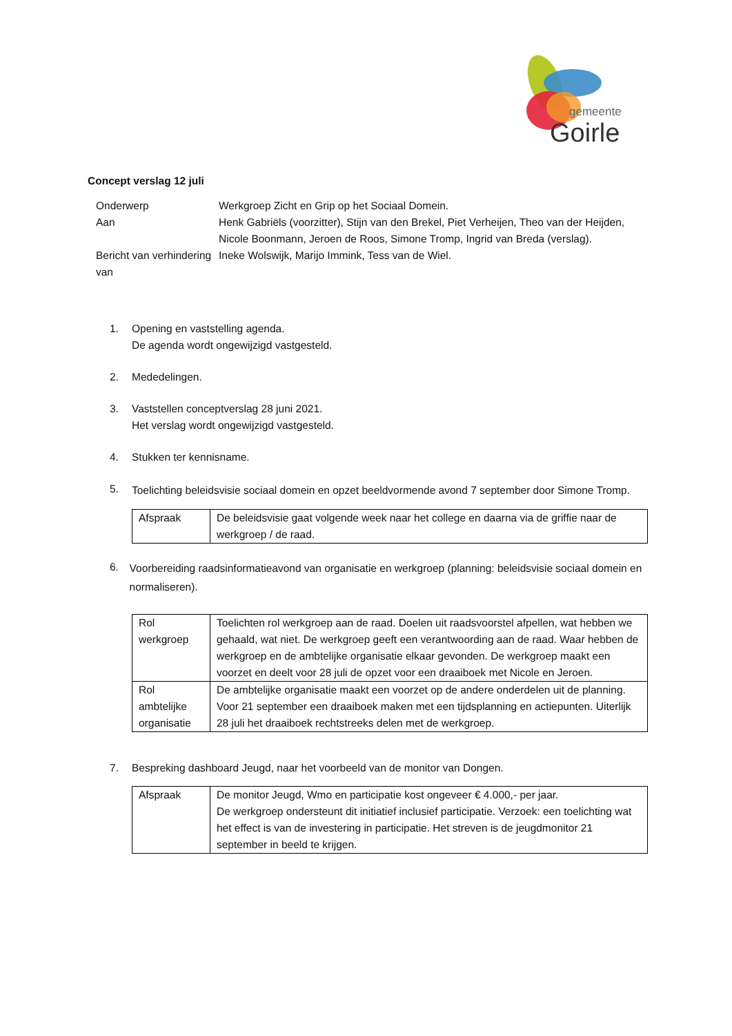gemeente
Goirle
Concept verslag 12 juli
| Onderwerp | Werkgroep Zicht en Grip op het Sociaal Domein. |
| Aan | Henk Gabriëls (voorzitter), Stijn van den Brekel, Piet Verheijen, Theo van der Heijden, Nicole Boonmann, Jeroen de Roos, Simone Tromp, Ingrid van Breda (verslag). |
| Bericht van verhindering van | Ineke Wolswijk, Marijo Immink, Tess van de Wiel. |
1. Opening en vaststelling agenda.
De agenda wordt ongewijzigd vastgesteld.
2. Mededelingen.
3. Vaststellen conceptverslag 28 juni 2021.
Het verslag wordt ongewijzigd vastgesteld.
4. Stukken ter kennisname.
5.
Toelichting beleidsvisie sociaal domein en opzet beeldvormende avond 7 september door Simone Tromp.
| Afspraak | De beleidsvisie gaat volgende week naar het college en daarna via de griffie naar de werkgroep / de raad. |
6.
Voorbereiding raadsinformatieavond van organisatie en werkgroep (planning: beleidsvisie sociaal domein en normaliseren).
| Rol werkgroep | Toelichten rol werkgroep aan de raad. Doelen uit raadsvoorstel afpellen, wat hebben we gehaald, wat niet. De werkgroep geeft een verantwoording aan de raad. Waar hebben de werkgroep en de ambtelijke organisatie elkaar gevonden. De werkgroep maakt een voorzet en deelt voor 28 juli de opzet voor een draaiboek met Nicole en Jeroen. |
| Rol ambtelijke organisatie | De ambtelijke organisatie maakt een voorzet op de andere onderdelen uit de planning. Voor 21 september een draaiboek maken met een tijdsplanning en actiepunten. Uiterlijk 28 juli het draaiboek rechtstreeks delen met de werkgroep. |
7. Bespreking dashboard Jeugd, naar het voorbeeld van de monitor van Dongen.
| Afspraak | De monitor Jeugd, Wmo en participatie kost ongeveer € 4.000,- per jaar. De werkgroep ondersteunt dit initiatief inclusief participatie. Verzoek: een toelichting wat het effect is van de investering in participatie. Het streven is de jeugdmonitor 21 september in beeld te krijgen. |